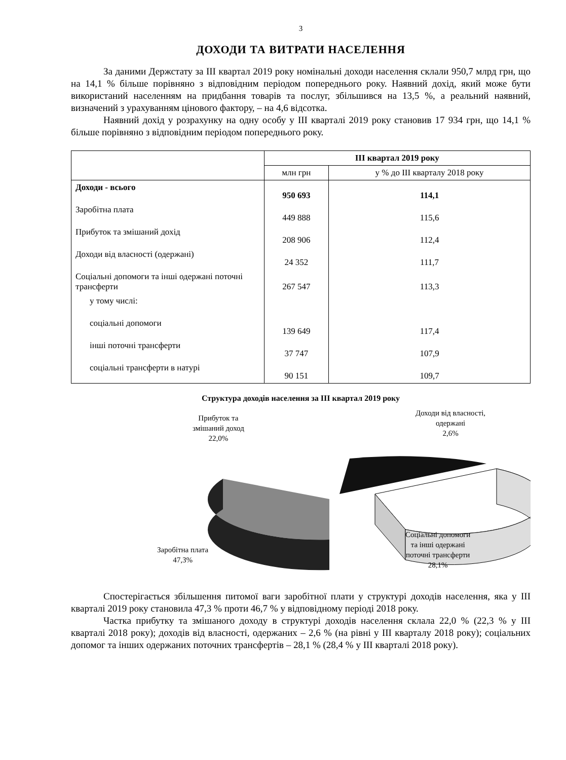3
ДОХОДИ ТА ВИТРАТИ НАСЕЛЕННЯ
За даними Держстату за ІІІ квартал 2019 року номінальні доходи населення склали 950,7 млрд грн, що на 14,1 % більше порівняно з відповідним періодом попереднього року. Наявний дохід, який може бути використаний населенням на придбання товарів та послуг, збільшився на 13,5 %, а реальний наявний, визначений з урахуванням цінового фактору, – на 4,6 відсотка.
Наявний дохід у розрахунку на одну особу у ІІІ кварталі 2019 року становив 17 934 грн, що 14,1 % більше порівняно з відповідним періодом попереднього року.
| | ІІІ квартал 2019 року | |
| --- | --- | --- |
| | млн грн | у % до ІІІ кварталу 2018 року |
| Доходи - всього | 950 693 | 114,1 |
| Заробітна плата | 449 888 | 115,6 |
| Прибуток та змішаний дохід | 208 906 | 112,4 |
| Доходи від власності (одержані) | 24 352 | 111,7 |
| Соціальні допомоги та інші одержані поточні трансферти | 267 547 | 113,3 |
| у тому числі: | | |
| соціальні допомоги | 139 649 | 117,4 |
| інші поточні трансферти | 37 747 | 107,9 |
| соціальні трансферти в натурі | 90 151 | 109,7 |
Структура доходів населення за ІІІ квартал 2019 року
Прибуток та
змішаний доход
22,0%
Доходи від власності,
одержані
2,6%
Заробітна плата
47,3%
Соціальні допомоги
та інші одержані
поточні трансферти
28,1%
Спостерігається збільшення питомої ваги заробітної плати у структурі доходів населення, яка у ІІІ кварталі 2019 року становила 47,3 % проти 46,7 % у відповідному періоді 2018 року.
Частка прибутку та змішаного доходу в структурі доходів населення склала 22,0 % (22,3 % у ІІІ кварталі 2018 року); доходів від власності, одержаних – 2,6 % (на рівні у ІІІ кварталу 2018 року); соціальних допомог та інших одержаних поточних трансфертів – 28,1 % (28,4 % у ІІІ кварталі 2018 року).